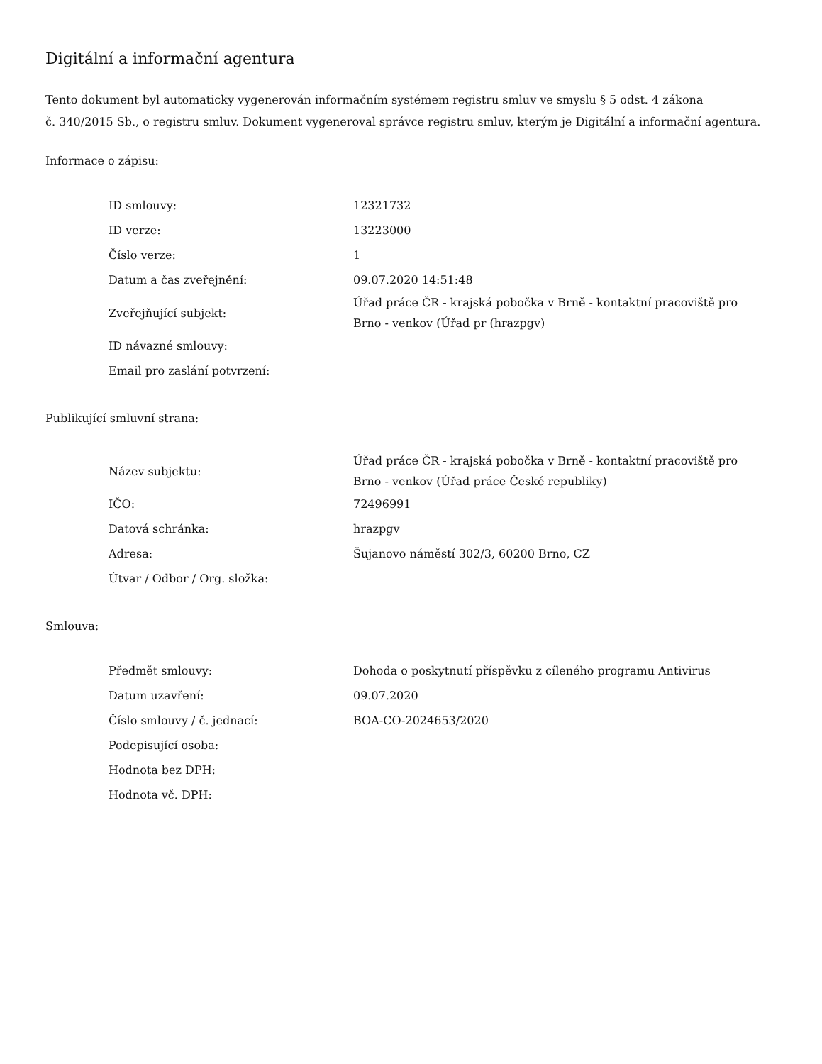Digitální a informační agentura
Tento dokument byl automaticky vygenerován informačním systémem registru smluv ve smyslu § 5 odst. 4 zákona
č. 340/2015 Sb., o registru smluv. Dokument vygeneroval správce registru smluv, kterým je Digitální a informační agentura.
Informace o zápisu:
| ID smlouvy: | 12321732 |
| ID verze: | 13223000 |
| Číslo verze: | 1 |
| Datum a čas zveřejnění: | 09.07.2020 14:51:48 |
| Zveřejňující subjekt: | Úřad práce ČR - krajská pobočka v Brně - kontaktní pracoviště pro Brno - venkov (Úřad pr (hrazpgv) |
| ID návazné smlouvy: | |
| Email pro zaslání potvrzení: | |
Publikující smluvní strana:
| Název subjektu: | Úřad práce ČR - krajská pobočka v Brně - kontaktní pracoviště pro Brno - venkov (Úřad práce České republiky) |
| IČO: | 72496991 |
| Datová schránka: | hrazpgv |
| Adresa: | Šujanovo náměstí 302/3, 60200 Brno, CZ |
| Útvar / Odbor / Org. složka: | |
Smlouva:
| Předmět smlouvy: | Dohoda o poskytnutí příspěvku z cíleného programu Antivirus |
| Datum uzavření: | 09.07.2020 |
| Číslo smlouvy / č. jednací: | BOA-CO-2024653/2020 |
| Podepisující osoba: | |
| Hodnota bez DPH: | |
| Hodnota vč. DPH: | |